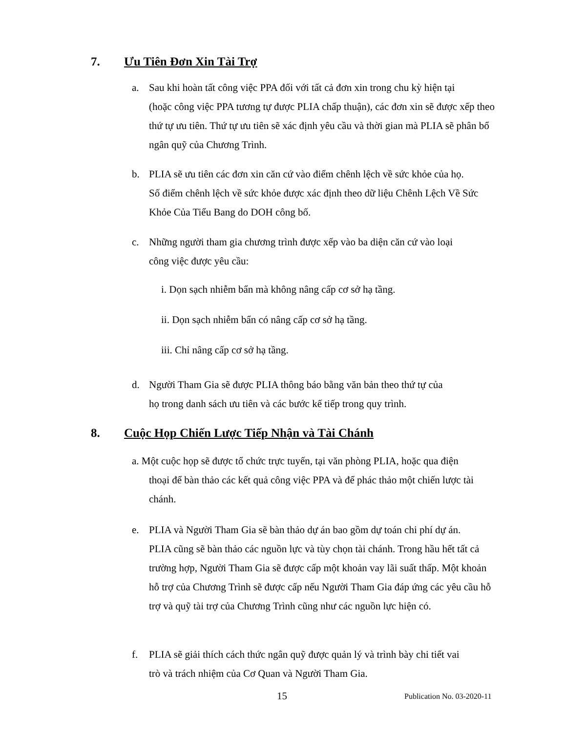7. Ưu Tiên Đơn Xin Tài Trợ
a. Sau khi hoàn tất công việc PPA đối với tất cả đơn xin trong chu kỳ hiện tại
(hoặc công việc PPA tương tự được PLIA chấp thuận), các đơn xin sẽ được xếp theo thứ tự ưu tiên. Thứ tự ưu tiên sẽ xác định yêu cầu và thời gian mà PLIA sẽ phân bổ ngân quỹ của Chương Trình.
b. PLIA sẽ ưu tiên các đơn xin căn cứ vào điểm chênh lệch về sức khỏe của họ.
Số điểm chênh lệch về sức khỏe được xác định theo dữ liệu Chênh Lệch Về Sức Khỏe Của Tiểu Bang do DOH công bố.
c. Những người tham gia chương trình được xếp vào ba diện căn cứ vào loại
công việc được yêu cầu:
i. Dọn sạch nhiễm bẩn mà không nâng cấp cơ sở hạ tầng.
ii. Dọn sạch nhiễm bẩn có nâng cấp cơ sở hạ tầng.
iii. Chỉ nâng cấp cơ sở hạ tầng.
d. Người Tham Gia sẽ được PLIA thông báo bằng văn bản theo thứ tự của
họ trong danh sách ưu tiên và các bước kế tiếp trong quy trình.
8. Cuộc Họp Chiến Lược Tiếp Nhận và Tài Chánh
a. Một cuộc họp sẽ được tổ chức trực tuyến, tại văn phòng PLIA, hoặc qua điện
thoại để bàn thảo các kết quả công việc PPA và để phác thảo một chiến lược tài chánh.
e. PLIA và Người Tham Gia sẽ bàn thảo dự án bao gồm dự toán chi phí dự án.
PLIA cũng sẽ bàn thảo các nguồn lực và tùy chọn tài chánh. Trong hầu hết tất cả trường hợp, Người Tham Gia sẽ được cấp một khoản vay lãi suất thấp. Một khoản hỗ trợ của Chương Trình sẽ được cấp nếu Người Tham Gia đáp ứng các yêu cầu hỗ trợ và quỹ tài trợ của Chương Trình cũng như các nguồn lực hiện có.
f. PLIA sẽ giải thích cách thức ngân quỹ được quản lý và trình bày chi tiết vai
trò và trách nhiệm của Cơ Quan và Người Tham Gia.
15 Publication No. 03-2020-11